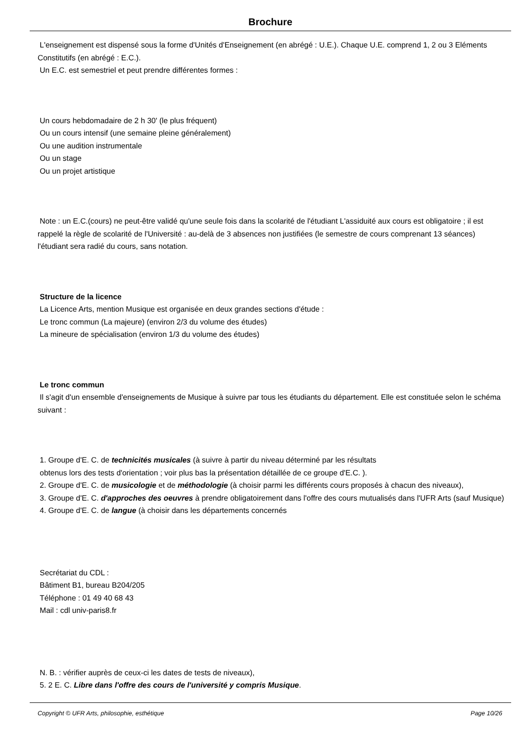Brochure
L'enseignement est dispensé sous la forme d'Unités d'Enseignement (en abrégé : U.E.). Chaque U.E. comprend 1, 2 ou 3 Eléments Constitutifs (en abrégé : E.C.).
Un E.C. est semestriel et peut prendre différentes formes :
Un cours hebdomadaire de 2 h 30' (le plus fréquent)
Ou un cours intensif (une semaine pleine généralement)
Ou une audition instrumentale
Ou un stage
Ou un projet artistique
Note : un E.C.(cours) ne peut-être validé qu'une seule fois dans la scolarité de l'étudiant L'assiduité aux cours est obligatoire ; il est rappelé la règle de scolarité de l'Université : au-delà de 3 absences non justifiées (le semestre de cours comprenant 13 séances) l'étudiant sera radié du cours, sans notation.
Structure de la licence
La Licence Arts, mention Musique est organisée en deux grandes sections d'étude :
Le tronc commun (La majeure) (environ 2/3 du volume des études)
La mineure de spécialisation (environ 1/3 du volume des études)
Le tronc commun
Il s'agit d'un ensemble d'enseignements de Musique à suivre par tous les étudiants du département. Elle est constituée selon le schéma suivant :
1. Groupe d'E. C. de technicités musicales (à suivre à partir du niveau déterminé par les résultats
obtenus lors des tests d'orientation ; voir plus bas la présentation détaillée de ce groupe d'E.C. ).
2. Groupe d'E. C. de musicologie et de méthodologie (à choisir parmi les différents cours proposés à chacun des niveaux),
3. Groupe d'E. C. d'approches des oeuvres à prendre obligatoirement dans l'offre des cours mutualisés dans l'UFR Arts (sauf Musique)
4. Groupe d'E. C. de langue (à choisir dans les départements concernés
Secrétariat du CDL :
Bâtiment B1, bureau B204/205
Téléphone : 01 49 40 68 43
Mail : cdl univ-paris8.fr
N. B. : vérifier auprès de ceux-ci les dates de tests de niveaux),
5. 2 E. C. Libre dans l'offre des cours de l'université y compris Musique.
Copyright © UFR Arts, philosophie, esthétique Page 10/26